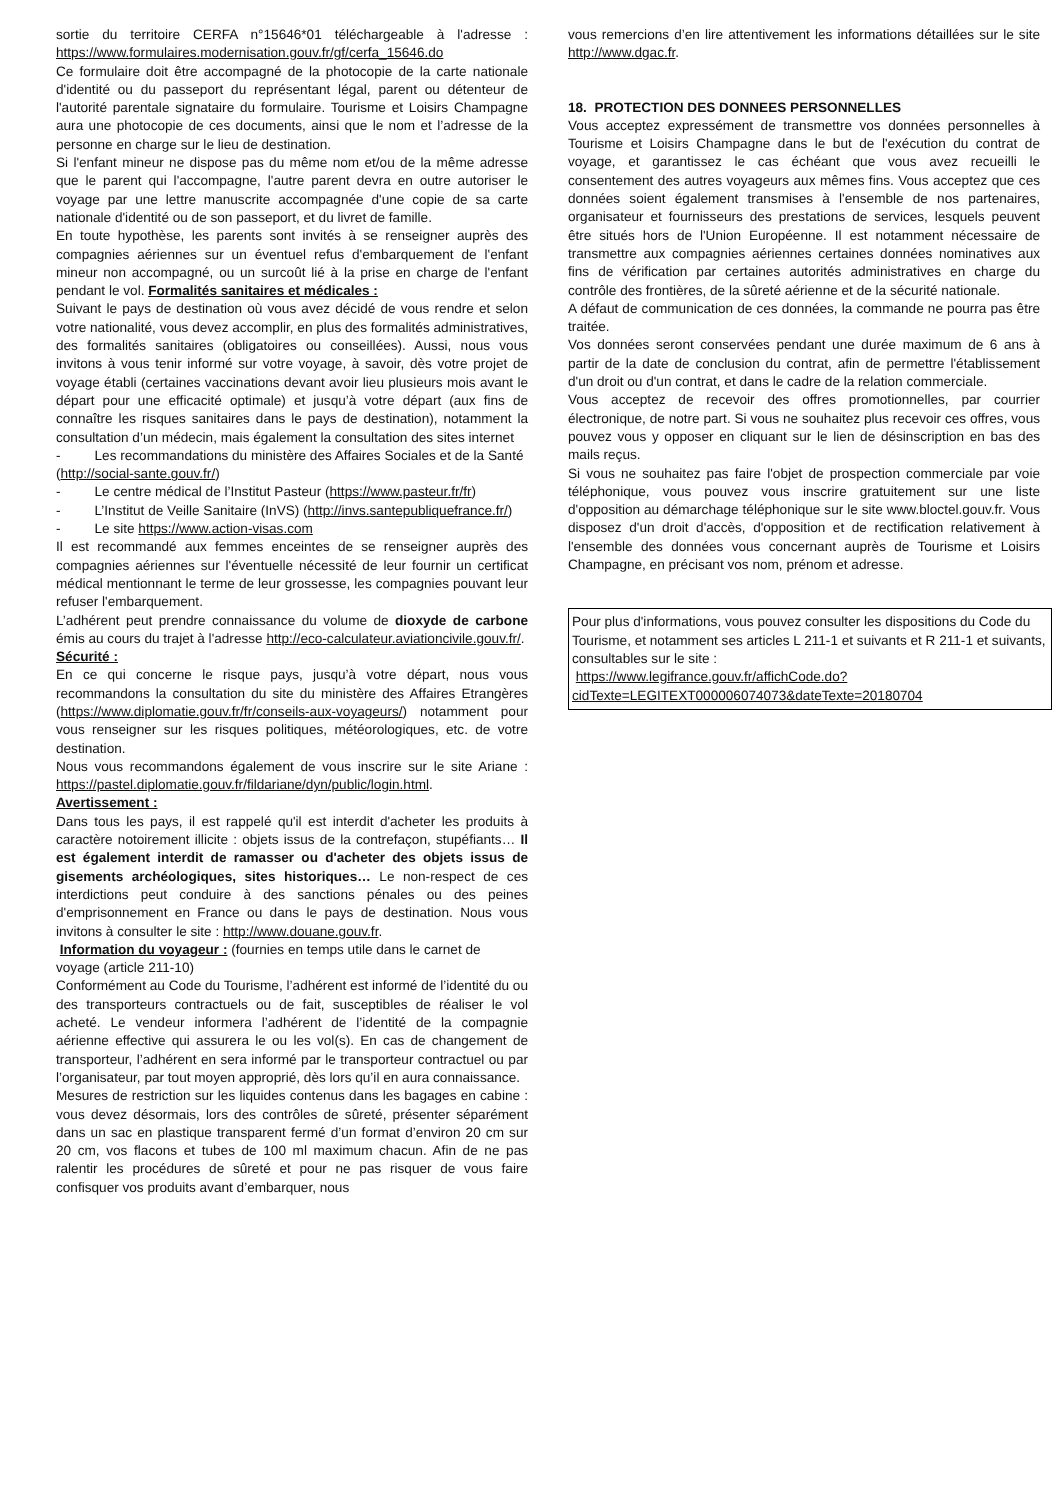sortie du territoire CERFA n°15646*01 téléchargeable à l'adresse : https://www.formulaires.modernisation.gouv.fr/gf/cerfa_15646.do
Ce formulaire doit être accompagné de la photocopie de la carte nationale d'identité ou du passeport du représentant légal, parent ou détenteur de l'autorité parentale signataire du formulaire. Tourisme et Loisirs Champagne aura une photocopie de ces documents, ainsi que le nom et l’adresse de la personne en charge sur le lieu de destination.
Si l'enfant mineur ne dispose pas du même nom et/ou de la même adresse que le parent qui l'accompagne, l'autre parent devra en outre autoriser le voyage par une lettre manuscrite accompagnée d'une copie de sa carte nationale d'identité ou de son passeport, et du livret de famille.
En toute hypothèse, les parents sont invités à se renseigner auprès des compagnies aériennes sur un éventuel refus d'embarquement de l'enfant mineur non accompagné, ou un surcoût lié à la prise en charge de l'enfant pendant le vol. Formalités sanitaires et médicales :
Suivant le pays de destination où vous avez décidé de vous rendre et selon votre nationalité, vous devez accomplir, en plus des formalités administratives, des formalités sanitaires (obligatoires ou conseillées). Aussi, nous vous invitons à vous tenir informé sur votre voyage, à savoir, dès votre projet de voyage établi (certaines vaccinations devant avoir lieu plusieurs mois avant le départ pour une efficacité optimale) et jusqu’à votre départ (aux fins de connaître les risques sanitaires dans le pays de destination), notamment la consultation d’un médecin, mais également la consultation des sites internet
- Les recommandations du ministère des Affaires Sociales et de la Santé
(http://social-sante.gouv.fr/)
- Le centre médical de l’Institut Pasteur (https://www.pasteur.fr/fr)
- L’Institut de Veille Sanitaire (InVS) (http://invs.santepubliquefrance.fr/)
- Le site https://www.action-visas.com
Il est recommandé aux femmes enceintes de se renseigner auprès des compagnies aériennes sur l'éventuelle nécessité de leur fournir un certificat médical mentionnant le terme de leur grossesse, les compagnies pouvant leur refuser l'embarquement.
L’adhérent peut prendre connaissance du volume de dioxyde de carbone émis au cours du trajet à l'adresse http://eco-calculateur.aviationcivile.gouv.fr/.
Sécurité :
En ce qui concerne le risque pays, jusqu’à votre départ, nous vous recommandons la consultation du site du ministère des Affaires Etrangères (https://www.diplomatie.gouv.fr/fr/conseils-aux-voyageurs/) notamment pour vous renseigner sur les risques politiques, météorologiques, etc. de votre destination.
Nous vous recommandons également de vous inscrire sur le site Ariane : https://pastel.diplomatie.gouv.fr/fildariane/dyn/public/login.html.
Avertissement :
Dans tous les pays, il est rappelé qu'il est interdit d'acheter les produits à caractère notoirement illicite : objets issus de la contrefaçon, stupéfiants… Il est également interdit de ramasser ou d'acheter des objets issus de gisements archéologiques, sites historiques… Le non-respect de ces interdictions peut conduire à des sanctions pénales ou des peines d'emprisonnement en France ou dans le pays de destination. Nous vous invitons à consulter le site : http://www.douane.gouv.fr.
Information du voyageur : (fournies en temps utile dans le carnet de voyage (article 211-10)
Conformément au Code du Tourisme, l’adhérent est informé de l’identité du ou des transporteurs contractuels ou de fait, susceptibles de réaliser le vol acheté. Le vendeur informera l’adhérent de l’identité de la compagnie aérienne effective qui assurera le ou les vol(s). En cas de changement de transporteur, l’adhérent en sera informé par le transporteur contractuel ou par l’organisateur, par tout moyen approprié, dès lors qu’il en aura connaissance.
Mesures de restriction sur les liquides contenus dans les bagages en cabine : vous devez désormais, lors des contrôles de sûreté, présenter séparément dans un sac en plastique transparent fermé d’un format d’environ 20 cm sur 20 cm, vos flacons et tubes de 100 ml maximum chacun. Afin de ne pas ralentir les procédures de sûreté et pour ne pas risquer de vous faire confisquer vos produits avant d’embarquer, nous
vous remercions d’en lire attentivement les informations détaillées sur le site http://www.dgac.fr.
18. PROTECTION DES DONNEES PERSONNELLES
Vous acceptez expressément de transmettre vos données personnelles à Tourisme et Loisirs Champagne dans le but de l'exécution du contrat de voyage, et garantissez le cas échéant que vous avez recueilli le consentement des autres voyageurs aux mêmes fins. Vous acceptez que ces données soient également transmises à l'ensemble de nos partenaires, organisateur et fournisseurs des prestations de services, lesquels peuvent être situés hors de l'Union Européenne. Il est notamment nécessaire de transmettre aux compagnies aériennes certaines données nominatives aux fins de vérification par certaines autorités administratives en charge du contrôle des frontières, de la sûreté aérienne et de la sécurité nationale.
A défaut de communication de ces données, la commande ne pourra pas être traitée.
Vos données seront conservées pendant une durée maximum de 6 ans à partir de la date de conclusion du contrat, afin de permettre l'établissement d'un droit ou d'un contrat, et dans le cadre de la relation commerciale.
Vous acceptez de recevoir des offres promotionnelles, par courrier électronique, de notre part. Si vous ne souhaitez plus recevoir ces offres, vous pouvez vous y opposer en cliquant sur le lien de désinscription en bas des mails reçus.
Si vous ne souhaitez pas faire l'objet de prospection commerciale par voie téléphonique, vous pouvez vous inscrire gratuitement sur une liste d'opposition au démarchage téléphonique sur le site www.bloctel.gouv.fr. Vous disposez d'un droit d'accès, d'opposition et de rectification relativement à l'ensemble des données vous concernant auprès de Tourisme et Loisirs Champagne, en précisant vos nom, prénom et adresse.
Pour plus d'informations, vous pouvez consulter les dispositions du Code du Tourisme, et notamment ses articles L 211-1 et suivants et R 211-1 et suivants, consultables sur le site :
https://www.legifrance.gouv.fr/affichCode.do?cidTexte=LEGITEXT000006074073&dateTexte=20180704